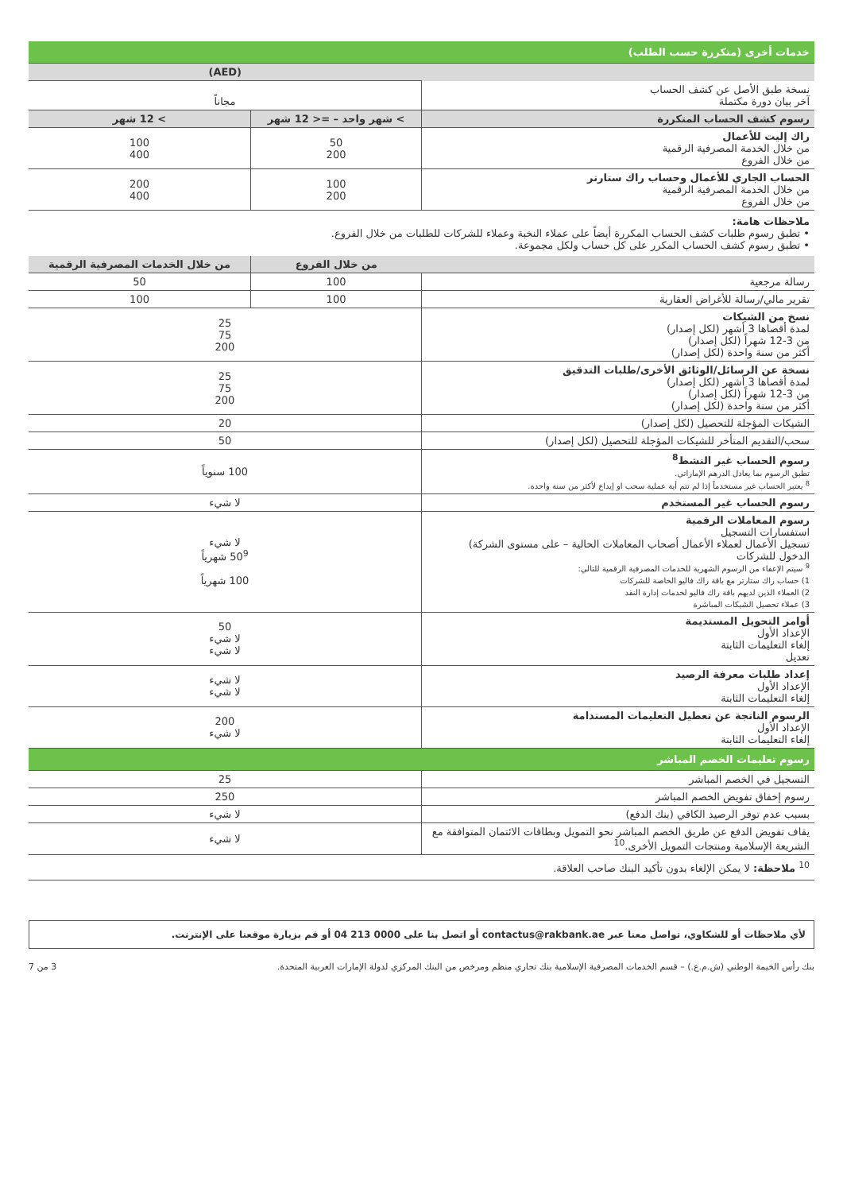| خدمات أخرى (متكررة حسب الطلب) | | |
| | (AED) | |
| نسخة طبق الأصل عن كشف الحساب آخر بيان دورة مكتملة | مجاناً | |
| رسوم كشف الحساب المتكررة | > شهر واحد – =< 12 شهر | > 12 شهر |
| راك إليت للأعمال من خلال الخدمة المصرفية الرقمية من خلال الفروع | 50 200 | 100 400 |
| الحساب الجاري للأعمال وحساب راك ستارتر من خلال الخدمة المصرفية الرقمية من خلال الفروع | 100 200 | 200 400 |
| ملاحظات هامة: • تطبق رسوم طلبات كشف الحساب المكررة أيضاً على عملاء النخبة وعملاء للشركات للطلبات من خلال الفروع. • تطبق رسوم كشف الحساب المكرر على كل حساب ولكل مجموعة. | | |
| | من خلال الفروع | من خلال الخدمات المصرفية الرقمية |
| رسالة مرجعية | 100 | 50 |
| تقرير مالي/رسالة للأغراض العقارية | 100 | 100 |
| نسخ من الشيكات لمدة أقصاها 3 أشهر (لكل إصدار) من 3-12 شهراً (لكل إصدار) أكثر من سنة واحدة (لكل إصدار) | 25 75 200 | |
| نسخة عن الرسائل/الوثائق الأخرى/طلبات التدقيق لمدة أقصاها 3 أشهر (لكل إصدار) من 3-12 شهراً (لكل إصدار) أكثر من سنة واحدة (لكل إصدار) | 25 75 200 | |
| الشيكات المؤجلة للتحصيل (لكل إصدار) | 20 | |
| سحب/التقديم المتأخر للشيكات المؤجلة للتحصيل (لكل إصدار) | 50 | |
| رسوم الحساب غير النشط<sup>8</sup> تطبق الرسوم بما يعادل الدرهم الإماراتي. <sup>8</sup> يعتبر الحساب غير مستخدماً إذا لم تتم أية عملية سحب او إيداع لأكثر من سنة واحدة. | 100 سنوياً | |
| رسوم الحساب غير المستخدم | لا شيء | |
| رسوم المعاملات الرقمية استفسارات التسجيل تسجيل الأعمال لعملاء الأعمال أصحاب المعاملات الحالية – على مستوى الشركة) الدخول للشركات <sup>9</sup> سيتم الإعفاء من الرسوم الشهرية للخدمات المصرفية الرقمية للتالي: 1) حساب راك ستارتر مع باقة راك فاليو الخاصة للشركات 2) العملاء الذين لديهم باقة راك فاليو لخدمات إدارة النقد 3) عملاء تحصيل الشيكات المباشرة | لا شيء 50<sup>9</sup> شهرياً 100 شهرياً | |
| أوامر التحويل المستديمة الإعداد الأول إلغاء التعليمات الثابتة تعديل | 50 لا شيء لا شيء | |
| إعداد طلبات معرفة الرصيد الإعداد الأول إلغاء التعليمات الثابتة | لا شيء لا شيء | |
| الرسوم الناتجة عن تعطيل التعليمات المستدامة الإعداد الأول إلغاء التعليمات الثابتة | 200 لا شيء | |
| رسوم تعليمات الخصم المباشر | | |
| التسجيل في الخصم المباشر | 25 | |
| رسوم إخفاق تفويض الخصم المباشر | 250 | |
| بسبب عدم توفر الرصيد الكافي (بنك الدفع) | لا شيء | |
| يقاف تفويض الدفع عن طريق الخصم المباشر نحو التمويل وبطاقات الائتمان المتوافقة مع الشريعة الإسلامية ومنتجات التمويل الأخرى.<sup>10</sup> | لا شيء | |
| <sup>10</sup> ملاحظة: لا يمكن الإلغاء بدون تأكيد البنك صاحب العلاقة. | | |
لأي ملاحظات أو للشكاوي، تواصل معنا عبر contactus@rakbank.ae أو اتصل بنا على 0000 213 04 أو قم بزيارة موقعنا على الإنترنت.
بنك رأس الخيمة الوطني (ش.م.ع.) – قسم الخدمات المصرفية الإسلامية بنك تجاري منظم ومرخص من البنك المركزي لدولة الإمارات العربية المتحدة. 3 من 7